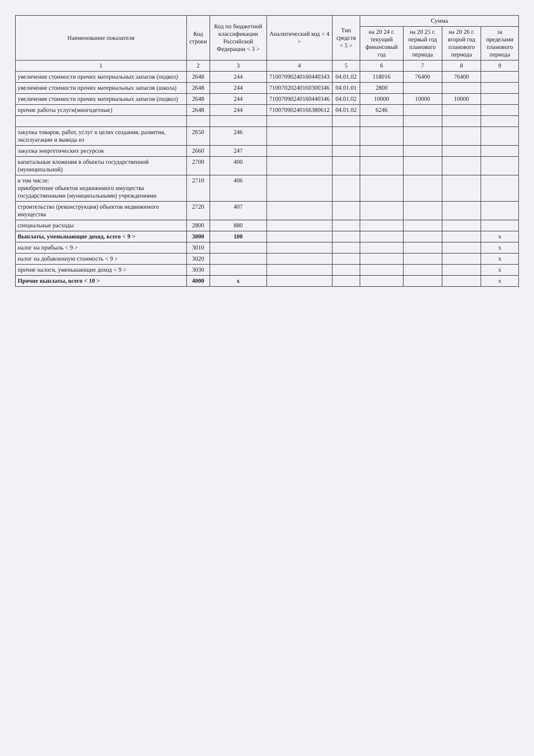| Наименование показателя | Код строки | Код по бюджетной классификации Российской Федерации < 3 > | Аналитический код < 4 > | Тип средств < 5 > | Сумма | | | |
| --- | --- | --- | --- | --- | --- | --- | --- | --- |
| | | | | | на 20 24 г. текущий финансовый год | на 20 25 г. первый год планового периода | на 20 26 г. второй год планового периода | за пределами планового периода |
| 1 | 2 | 3 | 4 | 5 | 6 | 7 | 8 | 9 |
| увеличение стоимости прочих материальных запасов (подвоз) | 2648 | 244 | 71007090240160440343 | 04.01.02 | 118016 | 76400 | 76400 | |
| увеличение стоимости прочих материальных запасов (школа) | 2648 | 244 | 71007020240160300346 | 04.01.01 | 2800 | | | |
| увеличение стоимости прочих материальных запасов (подвоз) | 2648 | 244 | 71007090240160440346 | 04.01.02 | 10000 | 10000 | 10000 | |
| прочие работы услуги(многодетные) | 2648 | 244 | 71007090240166380612 | 04.01.02 | 6246 | | | |
| закупка товаров, работ, услуг в целях создания, развития, эксплуатации и вывода из | 2650 | 246 | | | | | | |
| закупка энергетических ресурсов | 2660 | 247 | | | | | | |
| капитальные вложения в объекты государственной (муниципальной) | 2700 | 400 | | | | | | |
| в том числе: приобретение объектов недвижимого имущества государственными (муниципальными) учреждениями | 2710 | 406 | | | | | | |
| строительство (реконструкция) объектов недвижимого имущества | 2720 | 407 | | | | | | |
| специальные расходы | 2800 | 880 | | | | | | |
| Выплаты, уменьшающие доход, всего < 9 > | 3000 | 100 | | | | | | x |
| налог на прибыль < 9 > | 3010 | | | | | | | x |
| налог на добавленную стоимость < 9 > | 3020 | | | | | | | x |
| прочие налоги, уменьшающие доход < 9 > | 3030 | | | | | | | x |
| Прочие выплаты, всего < 10 > | 4000 | x | | | | | | x |